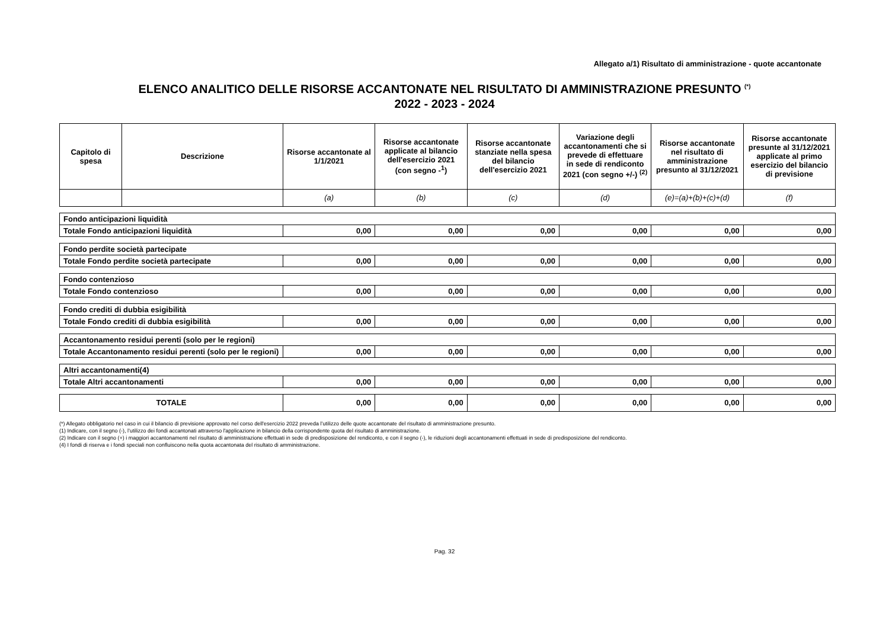Allegato a/1) Risultato di amministrazione - quote accantonate
ELENCO ANALITICO DELLE RISORSE ACCANTONATE NEL RISULTATO DI AMMINISTRAZIONE PRESUNTO <sup>(*)</sup>
2022 - 2023 - 2024
| Capitolo di spesa | Descrizione | Risorse accantonate al 1/1/2021 | Risorse accantonate applicate al bilancio dell'esercizio 2021 (con segno -<sup>1</sup>) | Risorse accantonate stanziate nella spesa del bilancio dell'esercizio 2021 | Variazione degli accantonamenti che si prevede di effettuare in sede di rendiconto 2021 (con segno +/-) <sup>(2)</sup> | Risorse accantonate nel risultato di amministrazione presunto al 31/12/2021 | Risorse accantonate presunte al 31/12/2021 applicate al primo esercizio del bilancio di previsione |
| --- | --- | --- | --- | --- | --- | --- | --- |
| | | (a) | (b) | (c) | (d) | (e)=(a)+(b)+(c)+(d) | (f) |
| Fondo anticipazioni liquidità | | | | | | | |
| Totale Fondo anticipazioni liquidità | | 0,00 | 0,00 | 0,00 | 0,00 | 0,00 | 0,00 |
| Fondo perdite società partecipate | | | | | | | |
| Totale Fondo perdite società partecipate | | 0,00 | 0,00 | 0,00 | 0,00 | 0,00 | 0,00 |
| Fondo contenzioso | | | | | | | |
| Totale Fondo contenzioso | | 0,00 | 0,00 | 0,00 | 0,00 | 0,00 | 0,00 |
| Fondo crediti di dubbia esigibilità | | | | | | | |
| Totale Fondo crediti di dubbia esigibilità | | 0,00 | 0,00 | 0,00 | 0,00 | 0,00 | 0,00 |
| Accantonamento residui perenti (solo per le regioni) | | | | | | | |
| Totale Accantonamento residui perenti (solo per le regioni) | | 0,00 | 0,00 | 0,00 | 0,00 | 0,00 | 0,00 |
| Altri accantonamenti(4) | | | | | | | |
| Totale Altri accantonamenti | | 0,00 | 0,00 | 0,00 | 0,00 | 0,00 | 0,00 |
| TOTALE | | 0,00 | 0,00 | 0,00 | 0,00 | 0,00 | 0,00 |
(*) Allegato obbligatorio nel caso in cui il bilancio di previsione approvato nel corso dell'esercizio 2022 preveda l’utilizzo delle quote accantonate del risultato di amministrazione presunto.
(1) Indicare, con il segno (-), l’utilizzo dei fondi accantonati attraverso l'applicazione in bilancio della corrispondente quota del risultato di amministrazione.
(2) Indicare con il segno (+) i maggiori accantonamenti nel risultato di amministrazione effettuati in sede di predisposizione del rendiconto, e con il segno (-), le riduzioni degli accantonamenti effettuati in sede di predisposizione del rendiconto.
(4) I fondi di riserva e i fondi speciali non confluiscono nella quota accantonata del risultato di amministrazione.
Pag. 32